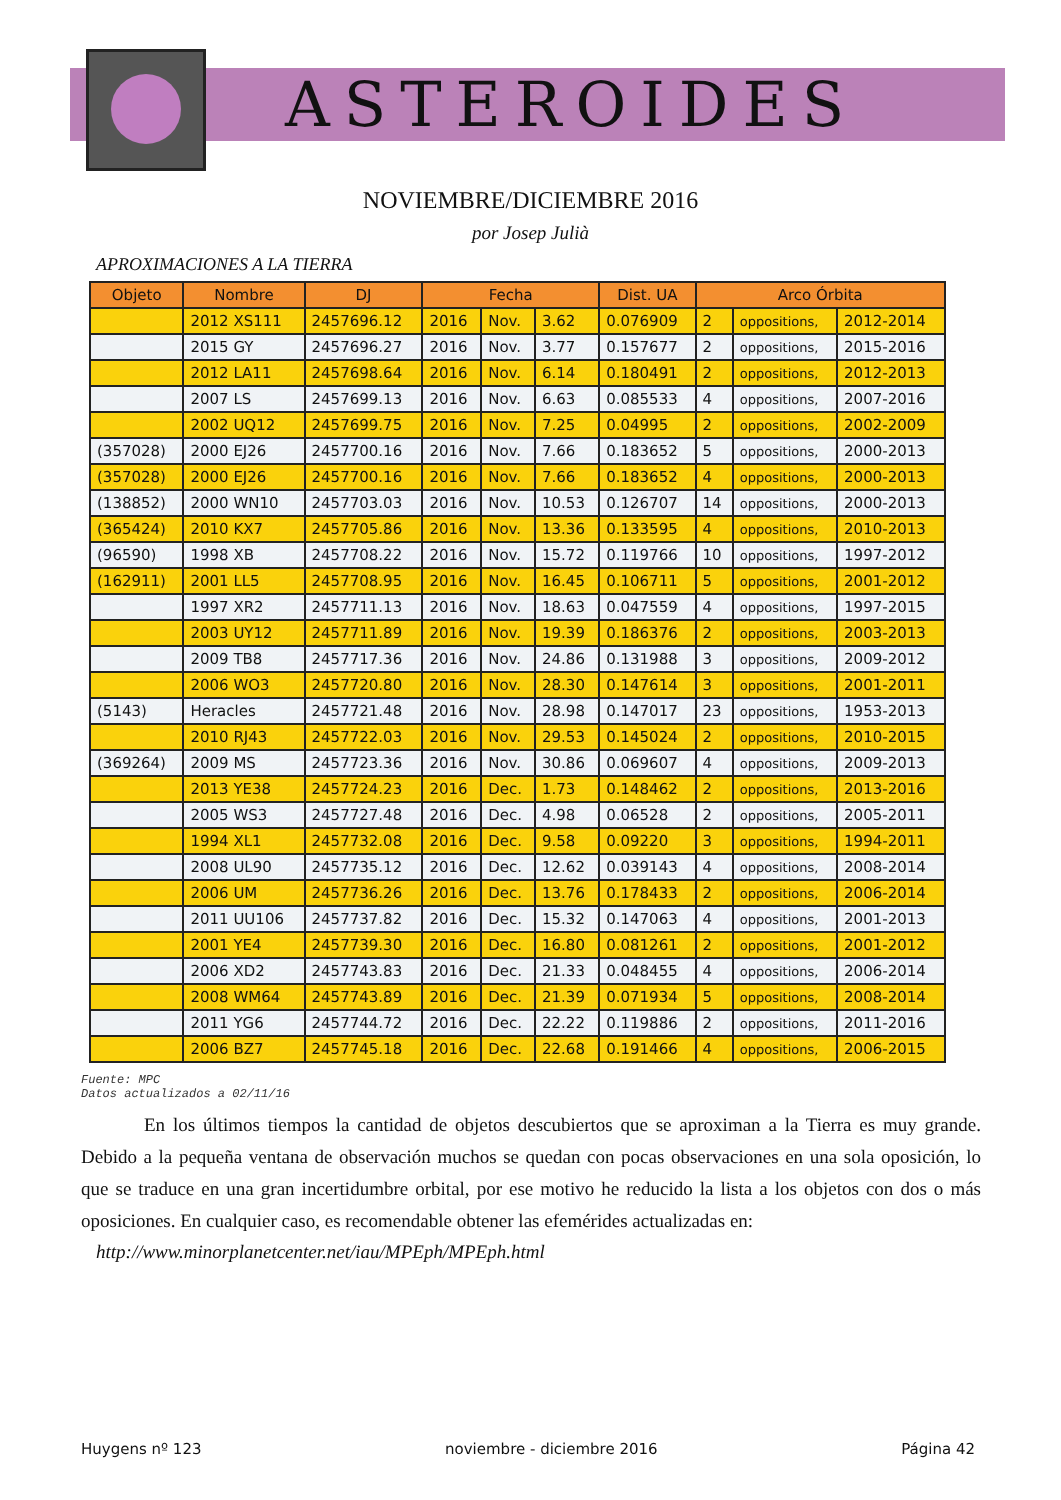ASTEROIDES
NOVIEMBRE/DICIEMBRE 2016
por Josep Julià
APROXIMACIONES A LA TIERRA
| Objeto | Nombre | DJ | Fecha | | | Dist. UA | Arco Órbita | | |
| --- | --- | --- | --- | --- | --- | --- | --- | --- | --- |
| | 2012 XS111 | 2457696.12 | 2016 | Nov. | 3.62 | 0.076909 | 2 | oppositions, | 2012-2014 |
| | 2015 GY | 2457696.27 | 2016 | Nov. | 3.77 | 0.157677 | 2 | oppositions, | 2015-2016 |
| | 2012 LA11 | 2457698.64 | 2016 | Nov. | 6.14 | 0.180491 | 2 | oppositions, | 2012-2013 |
| | 2007 LS | 2457699.13 | 2016 | Nov. | 6.63 | 0.085533 | 4 | oppositions, | 2007-2016 |
| | 2002 UQ12 | 2457699.75 | 2016 | Nov. | 7.25 | 0.04995 | 2 | oppositions, | 2002-2009 |
| (357028) | 2000 EJ26 | 2457700.16 | 2016 | Nov. | 7.66 | 0.183652 | 5 | oppositions, | 2000-2013 |
| (357028) | 2000 EJ26 | 2457700.16 | 2016 | Nov. | 7.66 | 0.183652 | 4 | oppositions, | 2000-2013 |
| (138852) | 2000 WN10 | 2457703.03 | 2016 | Nov. | 10.53 | 0.126707 | 14 | oppositions, | 2000-2013 |
| (365424) | 2010 KX7 | 2457705.86 | 2016 | Nov. | 13.36 | 0.133595 | 4 | oppositions, | 2010-2013 |
| (96590) | 1998 XB | 2457708.22 | 2016 | Nov. | 15.72 | 0.119766 | 10 | oppositions, | 1997-2012 |
| (162911) | 2001 LL5 | 2457708.95 | 2016 | Nov. | 16.45 | 0.106711 | 5 | oppositions, | 2001-2012 |
| | 1997 XR2 | 2457711.13 | 2016 | Nov. | 18.63 | 0.047559 | 4 | oppositions, | 1997-2015 |
| | 2003 UY12 | 2457711.89 | 2016 | Nov. | 19.39 | 0.186376 | 2 | oppositions, | 2003-2013 |
| | 2009 TB8 | 2457717.36 | 2016 | Nov. | 24.86 | 0.131988 | 3 | oppositions, | 2009-2012 |
| | 2006 WO3 | 2457720.80 | 2016 | Nov. | 28.30 | 0.147614 | 3 | oppositions, | 2001-2011 |
| (5143) | Heracles | 2457721.48 | 2016 | Nov. | 28.98 | 0.147017 | 23 | oppositions, | 1953-2013 |
| | 2010 RJ43 | 2457722.03 | 2016 | Nov. | 29.53 | 0.145024 | 2 | oppositions, | 2010-2015 |
| (369264) | 2009 MS | 2457723.36 | 2016 | Nov. | 30.86 | 0.069607 | 4 | oppositions, | 2009-2013 |
| | 2013 YE38 | 2457724.23 | 2016 | Dec. | 1.73 | 0.148462 | 2 | oppositions, | 2013-2016 |
| | 2005 WS3 | 2457727.48 | 2016 | Dec. | 4.98 | 0.06528 | 2 | oppositions, | 2005-2011 |
| | 1994 XL1 | 2457732.08 | 2016 | Dec. | 9.58 | 0.09220 | 3 | oppositions, | 1994-2011 |
| | 2008 UL90 | 2457735.12 | 2016 | Dec. | 12.62 | 0.039143 | 4 | oppositions, | 2008-2014 |
| | 2006 UM | 2457736.26 | 2016 | Dec. | 13.76 | 0.178433 | 2 | oppositions, | 2006-2014 |
| | 2011 UU106 | 2457737.82 | 2016 | Dec. | 15.32 | 0.147063 | 4 | oppositions, | 2001-2013 |
| | 2001 YE4 | 2457739.30 | 2016 | Dec. | 16.80 | 0.081261 | 2 | oppositions, | 2001-2012 |
| | 2006 XD2 | 2457743.83 | 2016 | Dec. | 21.33 | 0.048455 | 4 | oppositions, | 2006-2014 |
| | 2008 WM64 | 2457743.89 | 2016 | Dec. | 21.39 | 0.071934 | 5 | oppositions, | 2008-2014 |
| | 2011 YG6 | 2457744.72 | 2016 | Dec. | 22.22 | 0.119886 | 2 | oppositions, | 2011-2016 |
| | 2006 BZ7 | 2457745.18 | 2016 | Dec. | 22.68 | 0.191466 | 4 | oppositions, | 2006-2015 |
Fuente: MPC
Datos actualizados a 02/11/16
En los últimos tiempos la cantidad de objetos descubiertos que se aproximan a la Tierra es muy grande. Debido a la pequeña ventana de observación muchos se quedan con pocas observaciones en una sola oposición, lo que se traduce en una gran incertidumbre orbital, por ese motivo he reducido la lista a los objetos con dos o más oposiciones. En cualquier caso, es recomendable obtener las efemérides actualizadas en:
http://www.minorplanetcenter.net/iau/MPEph/MPEph.html
Huygens nº 123 noviembre - diciembre 2016 Página 42